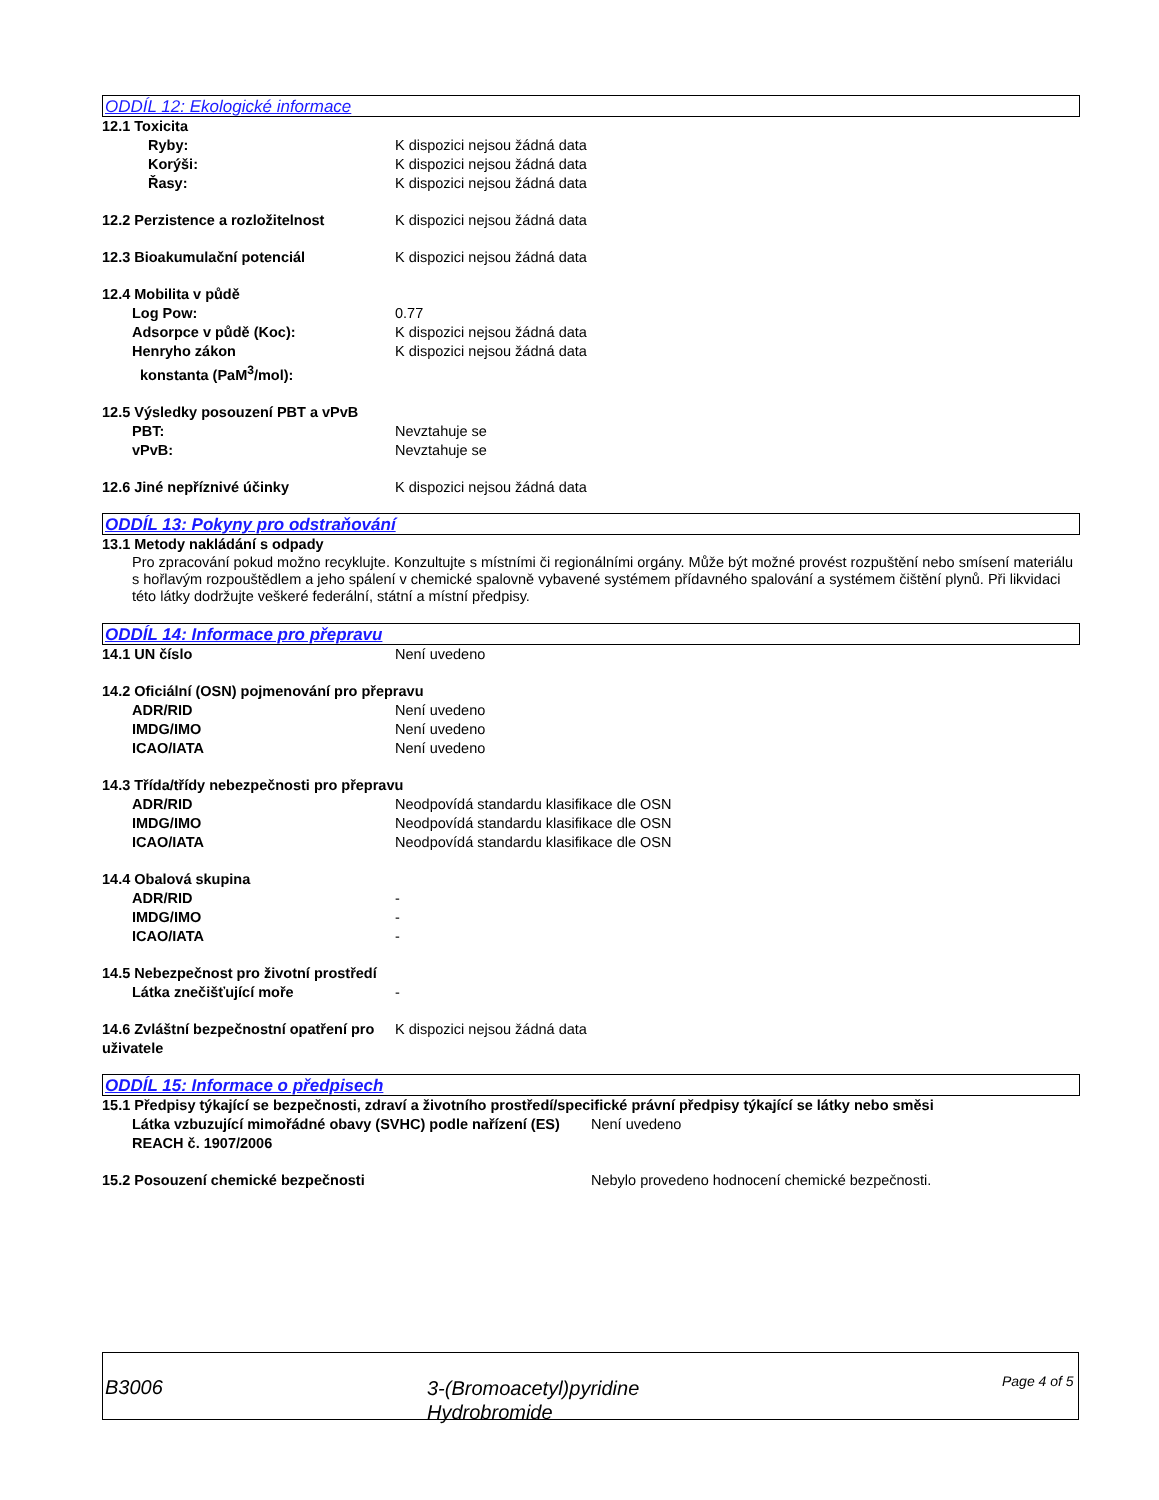ODDÍL 12: Ekologické informace
12.1 Toxicita
Ryby: K dispozici nejsou žádná data
Korýši: K dispozici nejsou žádná data
Řasy: K dispozici nejsou žádná data
12.2 Perzistence a rozložitelnost K dispozici nejsou žádná data
12.3 Bioakumulační potenciál K dispozici nejsou žádná data
12.4 Mobilita v půdě
Log Pow: 0.77
Adsorpce v půdě (Koc): K dispozici nejsou žádná data
Henryho zákon
konstanta (PaM<sup>3</sup>/mol):
K dispozici nejsou žádná data
12.5 Výsledky posouzení PBT a vPvB
PBT: Nevztahuje se
vPvB: Nevztahuje se
12.6 Jiné nepříznivé účinky K dispozici nejsou žádná data
ODDÍL 13: Pokyny pro odstraňování
13.1 Metody nakládání s odpady
Pro zpracování pokud možno recyklujte. Konzultujte s místními či regionálními orgány. Může být možné provést rozpuštění nebo smísení materiálu s hořlavým rozpouštědlem a jeho spálení v chemické spalovně vybavené systémem přídavného spalování a systémem čištění plynů. Při likvidaci této látky dodržujte veškeré federální, státní a místní předpisy.
ODDÍL 14: Informace pro přepravu
14.1 UN číslo Není uvedeno
14.2 Oficiální (OSN) pojmenování pro přepravu
ADR/RID Není uvedeno
IMDG/IMO Není uvedeno
ICAO/IATA Není uvedeno
14.3 Třída/třídy nebezpečnosti pro přepravu
ADR/RID Neodpovídá standardu klasifikace dle OSN
IMDG/IMO Neodpovídá standardu klasifikace dle OSN
ICAO/IATA Neodpovídá standardu klasifikace dle OSN
14.4 Obalová skupina
ADR/RID -
IMDG/IMO -
ICAO/IATA -
14.5 Nebezpečnost pro životní prostředí
Látka znečišťující moře -
14.6 Zvláštní bezpečnostní opatření pro uživatele
K dispozici nejsou žádná data
ODDÍL 15: Informace o předpisech
15.1 Předpisy týkající se bezpečnosti, zdraví a životního prostředí/specifické právní předpisy týkající se látky nebo směsi
Látka vzbuzující mimořádné obavy (SVHC) podle nařízení (ES) REACH č. 1907/2006
Není uvedeno
15.2 Posouzení chemické bezpečnosti Nebylo provedeno hodnocení chemické bezpečnosti.
B3006
3-(Bromoacetyl)pyridine
Hydrobromide
Page 4 of 5